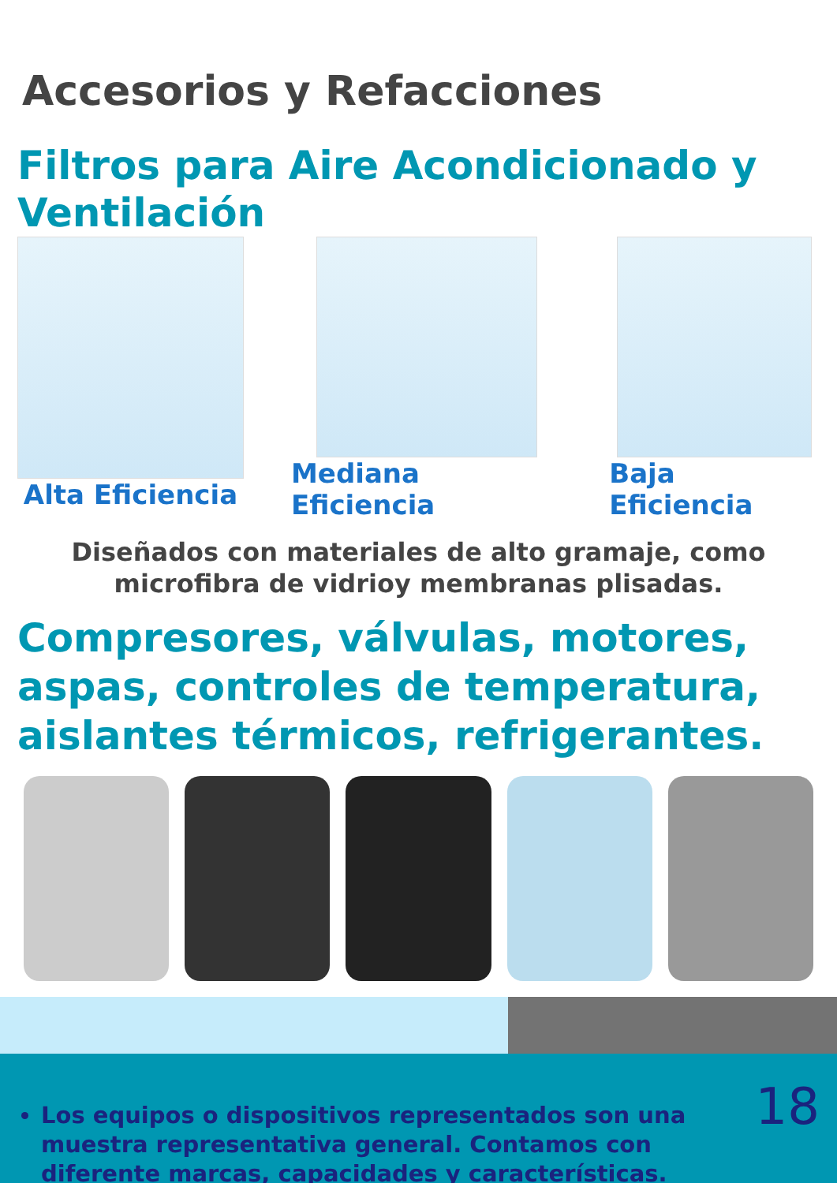Accesorios y Refacciones
Filtros para Aire Acondicionado y Ventilación
Alta Eficiencia Mediana Eficiencia Baja Eficiencia
Diseñados con materiales de alto gramaje, como microfibra de vidrioy membranas plisadas.
Compresores, válvulas, motores, aspas, controles de temperatura, aislantes térmicos, refrigerantes.
Los equipos o dispositivos representados son una muestra representativa general. Contamos con diferente marcas, capacidades y características.
18